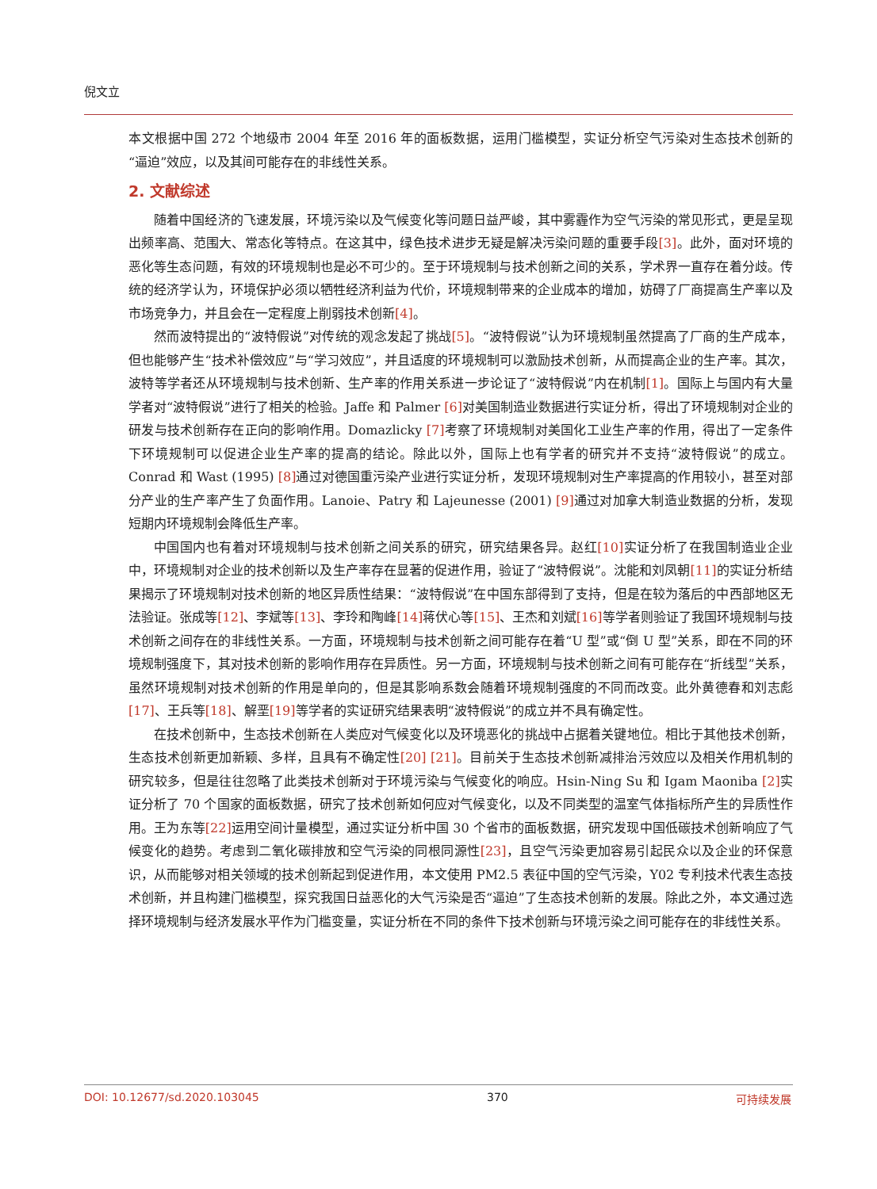倪文立
本文根据中国 272 个地级市 2004 年至 2016 年的面板数据，运用门槛模型，实证分析空气污染对生态技术创新的“逼迫”效应，以及其间可能存在的非线性关系。
2. 文献综述
随着中国经济的飞速发展，环境污染以及气候变化等问题日益严峻，其中雾霾作为空气污染的常见形式，更是呈现出频率高、范围大、常态化等特点。在这其中，绿色技术进步无疑是解决污染问题的重要手段[3]。此外，面对环境的恶化等生态问题，有效的环境规制也是必不可少的。至于环境规制与技术创新之间的关系，学术界一直存在着分歧。传统的经济学认为，环境保护必须以牺牲经济利益为代价，环境规制带来的企业成本的增加，妨碍了厂商提高生产率以及市场竞争力，并且会在一定程度上削弱技术创新[4]。
然而波特提出的“波特假说”对传统的观念发起了挑战[5]。“波特假说”认为环境规制虽然提高了厂商的生产成本，但也能够产生“技术补偿效应”与“学习效应”，并且适度的环境规制可以激励技术创新，从而提高企业的生产率。其次，波特等学者还从环境规制与技术创新、生产率的作用关系进一步论证了“波特假说”内在机制[1]。国际上与国内有大量学者对“波特假说”进行了相关的检验。Jaffe 和 Palmer [6] 对美国制造业数据进行实证分析，得出了环境规制对企业的研发与技术创新存在正向的影响作用。Domazlicky [7] 考察了环境规制对美国化工业生产率的作用，得出了一定条件下环境规制可以促进企业生产率的提高的结论。除此以外，国际上也有学者的研究并不支持“波特假说”的成立。Conrad 和 Wast (1995) [8] 通过对德国重污染产业进行实证分析，发现环境规制对生产率提高的作用较小，甚至对部分产业的生产率产生了负面作用。Lanoie、Patry 和 Lajeunesse (2001) [9] 通过对加拿大制造业数据的分析，发现短期内环境规制会降低生产率。
中国国内也有着对环境规制与技术创新之间关系的研究，研究结果各异。赵红[10] 实证分析了在我国制造业企业中，环境规制对企业的技术创新以及生产率存在显著的促进作用，验证了“波特假说”。沈能和刘凤朝[11] 的实证分析结果揭示了环境规制对技术创新的地区异质性结果：“波特假说”在中国东部得到了支持，但是在较为落后的中西部地区无法验证。张成等[12]、李斌等[13]、李玲和陶峰[14] 蒋伏心等[15]、王杰和刘斌[16] 等学者则验证了我国环境规制与技术创新之间存在的非线性关系。一方面，环境规制与技术创新之间可能存在着“U 型”或“倒 U 型”关系，即在不同的环境规制强度下，其对技术创新的影响作用存在异质性。另一方面，环境规制与技术创新之间有可能存在“折线型”关系，虽然环境规制对技术创新的作用是单向的，但是其影响系数会随着环境规制强度的不同而改变。此外黄德春和刘志彪[17]、王兵等[18]、解垩[19] 等学者的实证研究结果表明“波特假说”的成立并不具有确定性。
在技术创新中，生态技术创新在人类应对气候变化以及环境恶化的挑战中占据着关键地位。相比于其他技术创新，生态技术创新更加新颖、多样，且具有不确定性[20] [21]。目前关于生态技术创新减排治污效应以及相关作用机制的研究较多，但是往往忽略了此类技术创新对于环境污染与气候变化的响应。Hsin-Ning Su 和 Igam Maoniba [2] 实证分析了 70 个国家的面板数据，研究了技术创新如何应对气候变化，以及不同类型的温室气体指标所产生的异质性作用。王为东等[22] 运用空间计量模型，通过实证分析中国 30 个省市的面板数据，研究发现中国低碳技术创新响应了气候变化的趋势。考虑到二氧化碳排放和空气污染的同根同源性[23]，且空气污染更加容易引起民众以及企业的环保意识，从而能够对相关领域的技术创新起到促进作用，本文使用 PM2.5 表征中国的空气污染，Y02 专利技术代表生态技术创新，并且构建门槛模型，探究我国日益恶化的大气污染是否“逼迫”了生态技术创新的发展。除此之外，本文通过选择环境规制与经济发展水平作为门槛变量，实证分析在不同的条件下技术创新与环境污染之间可能存在的非线性关系。
DOI: 10.12677/sd.2020.103045 370 可持续发展